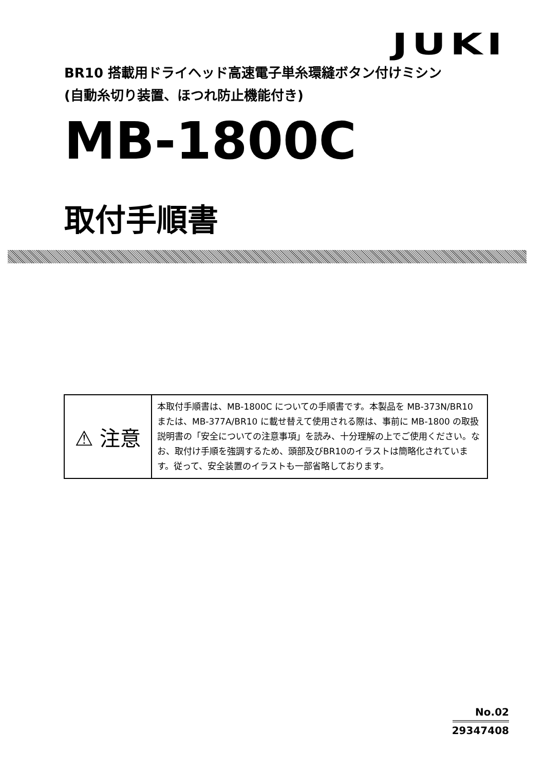JUKI
BR10 搭載用ドライヘッド高速電子単糸環縫ボタン付けミシン
(自動糸切り装置、ほつれ防止機能付き)
MB-1800C
取付手順書
⚠ 注意
本取付手順書は、MB-1800C についての手順書です。本製品を MB-373N/BR10 または、MB-377A/BR10 に載せ替えて使用される際は、事前に MB-1800 の取扱説明書の「安全についての注意事項」を読み、十分理解の上でご使用ください。なお、取付け手順を強調するため、頭部及びBR10のイラストは簡略化されています。従って、安全装置のイラストも一部省略しております。
No.02
29347408